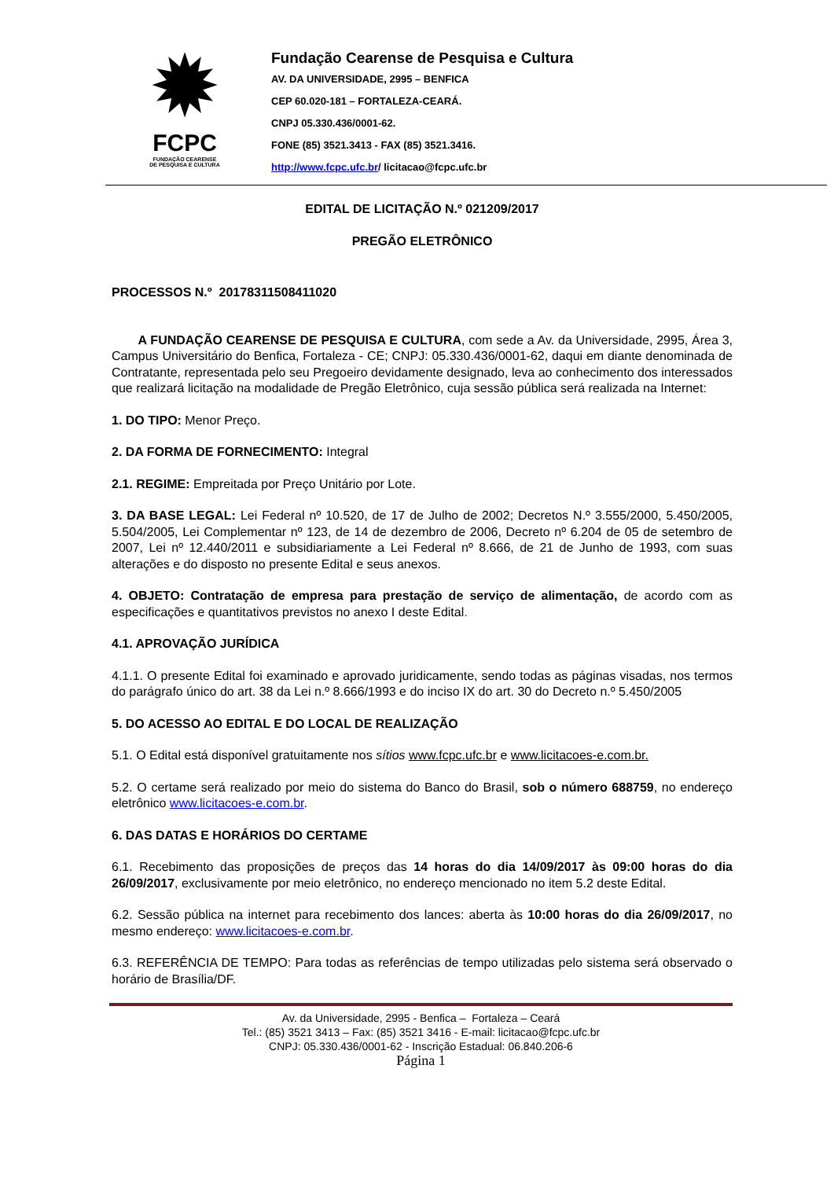✹
FCPC
FUNDAÇÃO CEARENSE
DE PESQUISA E CULTURA
Fundação Cearense de Pesquisa e Cultura
AV. DA UNIVERSIDADE, 2995 – BENFICA
CEP 60.020-181 – FORTALEZA-CEARÁ.
CNPJ 05.330.436/0001-62.
FONE (85) 3521.3413 - FAX (85) 3521.3416.
http://www.fcpc.ufc.br/ licitacao@fcpc.ufc.br
EDITAL DE LICITAÇÃO N.º 021209/2017
PREGÃO ELETRÔNICO
PROCESSOS N.º 20178311508411020
A FUNDAÇÃO CEARENSE DE PESQUISA E CULTURA, com sede a Av. da Universidade, 2995, Área 3, Campus Universitário do Benfica, Fortaleza - CE; CNPJ: 05.330.436/0001-62, daqui em diante denominada de Contratante, representada pelo seu Pregoeiro devidamente designado, leva ao conhecimento dos interessados que realizará licitação na modalidade de Pregão Eletrônico, cuja sessão pública será realizada na Internet:
1. DO TIPO: Menor Preço.
2. DA FORMA DE FORNECIMENTO: Integral
2.1. REGIME: Empreitada por Preço Unitário por Lote.
3. DA BASE LEGAL: Lei Federal nº 10.520, de 17 de Julho de 2002; Decretos N.º 3.555/2000, 5.450/2005, 5.504/2005, Lei Complementar nº 123, de 14 de dezembro de 2006, Decreto nº 6.204 de 05 de setembro de 2007, Lei nº 12.440/2011 e subsidiariamente a Lei Federal nº 8.666, de 21 de Junho de 1993, com suas alterações e do disposto no presente Edital e seus anexos.
4. OBJETO: Contratação de empresa para prestação de serviço de alimentação, de acordo com as especificações e quantitativos previstos no anexo I deste Edital.
4.1. APROVAÇÃO JURÍDICA
4.1.1. O presente Edital foi examinado e aprovado juridicamente, sendo todas as páginas visadas, nos termos do parágrafo único do art. 38 da Lei n.º 8.666/1993 e do inciso IX do art. 30 do Decreto n.º 5.450/2005
5. DO ACESSO AO EDITAL E DO LOCAL DE REALIZAÇÃO
5.1. O Edital está disponível gratuitamente nos sítios www.fcpc.ufc.br e www.licitacoes-e.com.br.
5.2. O certame será realizado por meio do sistema do Banco do Brasil, sob o número 688759, no endereço eletrônico www.licitacoes-e.com.br.
6. DAS DATAS E HORÁRIOS DO CERTAME
6.1. Recebimento das proposições de preços das 14 horas do dia 14/09/2017 às 09:00 horas do dia 26/09/2017, exclusivamente por meio eletrônico, no endereço mencionado no item 5.2 deste Edital.
6.2. Sessão pública na internet para recebimento dos lances: aberta às 10:00 horas do dia 26/09/2017, no mesmo endereço: www.licitacoes-e.com.br.
6.3. REFERÊNCIA DE TEMPO: Para todas as referências de tempo utilizadas pelo sistema será observado o horário de Brasília/DF.
Av. da Universidade, 2995 - Benfica – Fortaleza – Ceará
Tel.: (85) 3521 3413 – Fax: (85) 3521 3416 - E-mail: licitacao@fcpc.ufc.br
CNPJ: 05.330.436/0001-62 - Inscrição Estadual: 06.840.206-6
Página 1